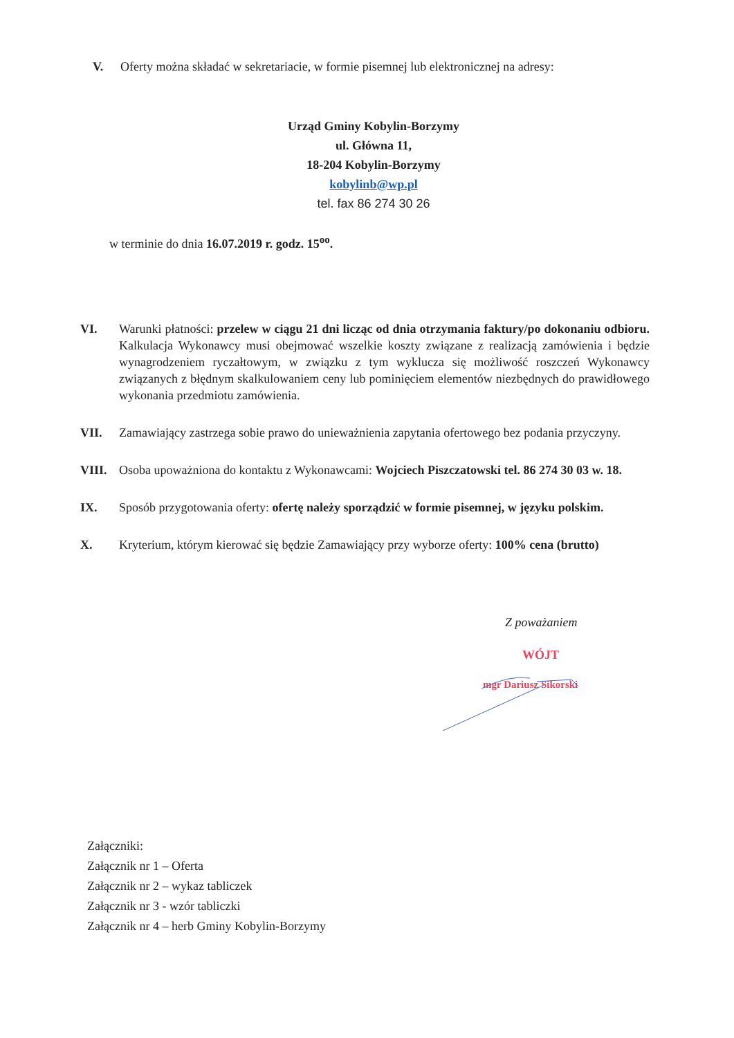V. Oferty można składać w sekretariacie, w formie pisemnej lub elektronicznej na adresy:
Urząd Gminy Kobylin-Borzymy
ul. Główna 11,
18-204 Kobylin-Borzymy
kobylinb@wp.pl
tel. fax 86 274 30 26
w terminie do dnia 16.07.2019 r. godz. 15<sup>oo</sup>.
VI. Warunki płatności: przelew w ciągu 21 dni licząc od dnia otrzymania faktury/po dokonaniu odbioru. Kalkulacja Wykonawcy musi obejmować wszelkie koszty związane z realizacją zamówienia i będzie wynagrodzeniem ryczałtowym, w związku z tym wyklucza się możliwość roszczeń Wykonawcy związanych z błędnym skalkulowaniem ceny lub pominięciem elementów niezbędnych do prawidłowego wykonania przedmiotu zamówienia.
VII. Zamawiający zastrzega sobie prawo do unieważnienia zapytania ofertowego bez podania przyczyny.
VIII. Osoba upoważniona do kontaktu z Wykonawcami: Wojciech Piszczatowski tel. 86 274 30 03 w. 18.
IX. Sposób przygotowania oferty: ofertę należy sporządzić w formie pisemnej, w języku polskim.
X. Kryterium, którym kierować się będzie Zamawiający przy wyborze oferty: 100% cena (brutto)
Z poważaniem
WÓJT
mgr Dariusz Sikorski
Załączniki:
Załącznik nr 1 – Oferta
Załącznik nr 2 – wykaz tabliczek
Załącznik nr 3 - wzór tabliczki
Załącznik nr 4 – herb Gminy Kobylin-Borzymy